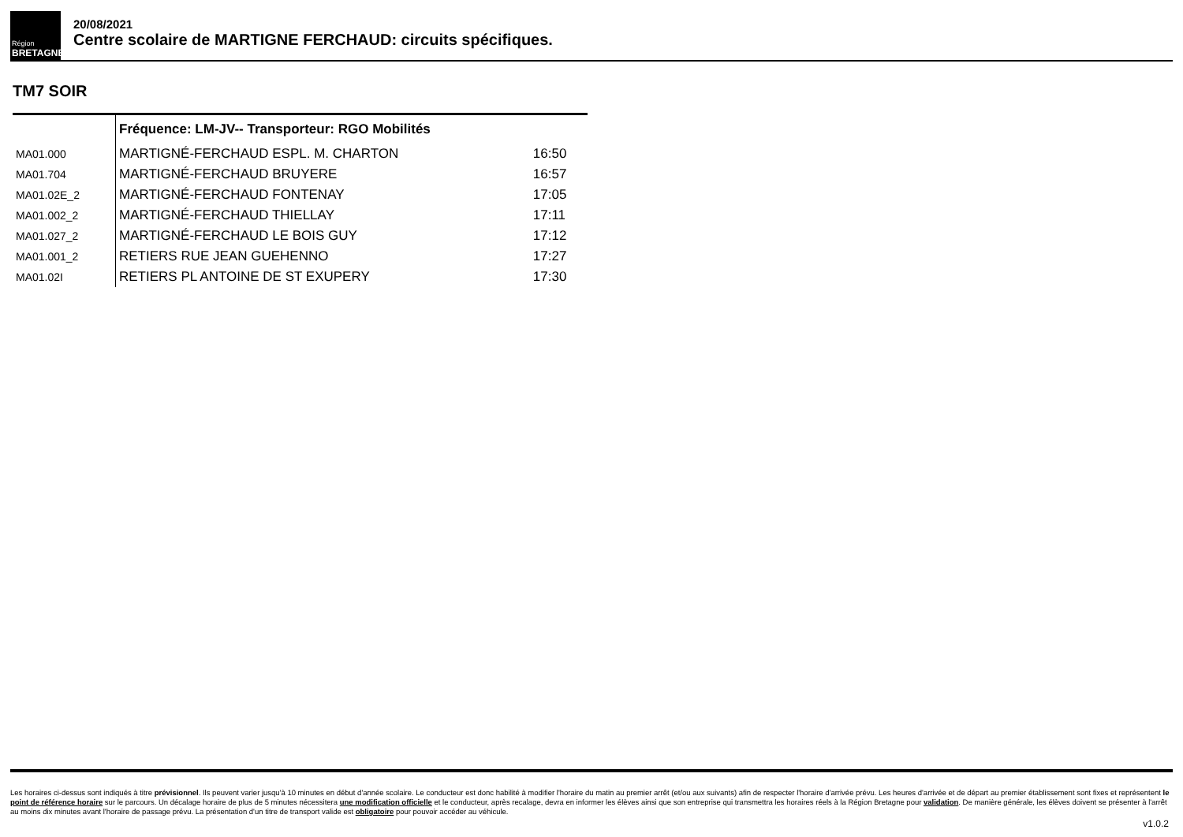Région
BRETAGNE
20/08/2021
Centre scolaire de MARTIGNE FERCHAUD: circuits spécifiques.
TM7 SOIR
| | Fréquence: LM-JV-- Transporteur: RGO Mobilités | |
| --- | --- | --- |
| MA01.000 | MARTIGNÉ-FERCHAUD ESPL. M. CHARTON | 16:50 |
| MA01.704 | MARTIGNÉ-FERCHAUD BRUYERE | 16:57 |
| MA01.02E_2 | MARTIGNÉ-FERCHAUD FONTENAY | 17:05 |
| MA01.002_2 | MARTIGNÉ-FERCHAUD THIELLAY | 17:11 |
| MA01.027_2 | MARTIGNÉ-FERCHAUD LE BOIS GUY | 17:12 |
| MA01.001_2 | RETIERS RUE JEAN GUEHENNO | 17:27 |
| MA01.02I | RETIERS PL ANTOINE DE ST EXUPERY | 17:30 |
Les horaires ci-dessus sont indiqués à titre prévisionnel. Ils peuvent varier jusqu'à 10 minutes en début d'année scolaire. Le conducteur est donc habilité à modifier l'horaire du matin au premier arrêt (et/ou aux suivants) afin de respecter l'horaire d'arrivée prévu. Les heures d'arrivée et de départ au premier établissement sont fixes et représentent le point de référence horaire sur le parcours. Un décalage horaire de plus de 5 minutes nécessitera une modification officielle et le conducteur, après recalage, devra en informer les élèves ainsi que son entreprise qui transmettra les horaires réels à la Région Bretagne pour validation. De manière générale, les élèves doivent se présenter à l'arrêt au moins dix minutes avant l'horaire de passage prévu. La présentation d'un titre de transport valide est obligatoire pour pouvoir accéder au véhicule.
v1.0.2